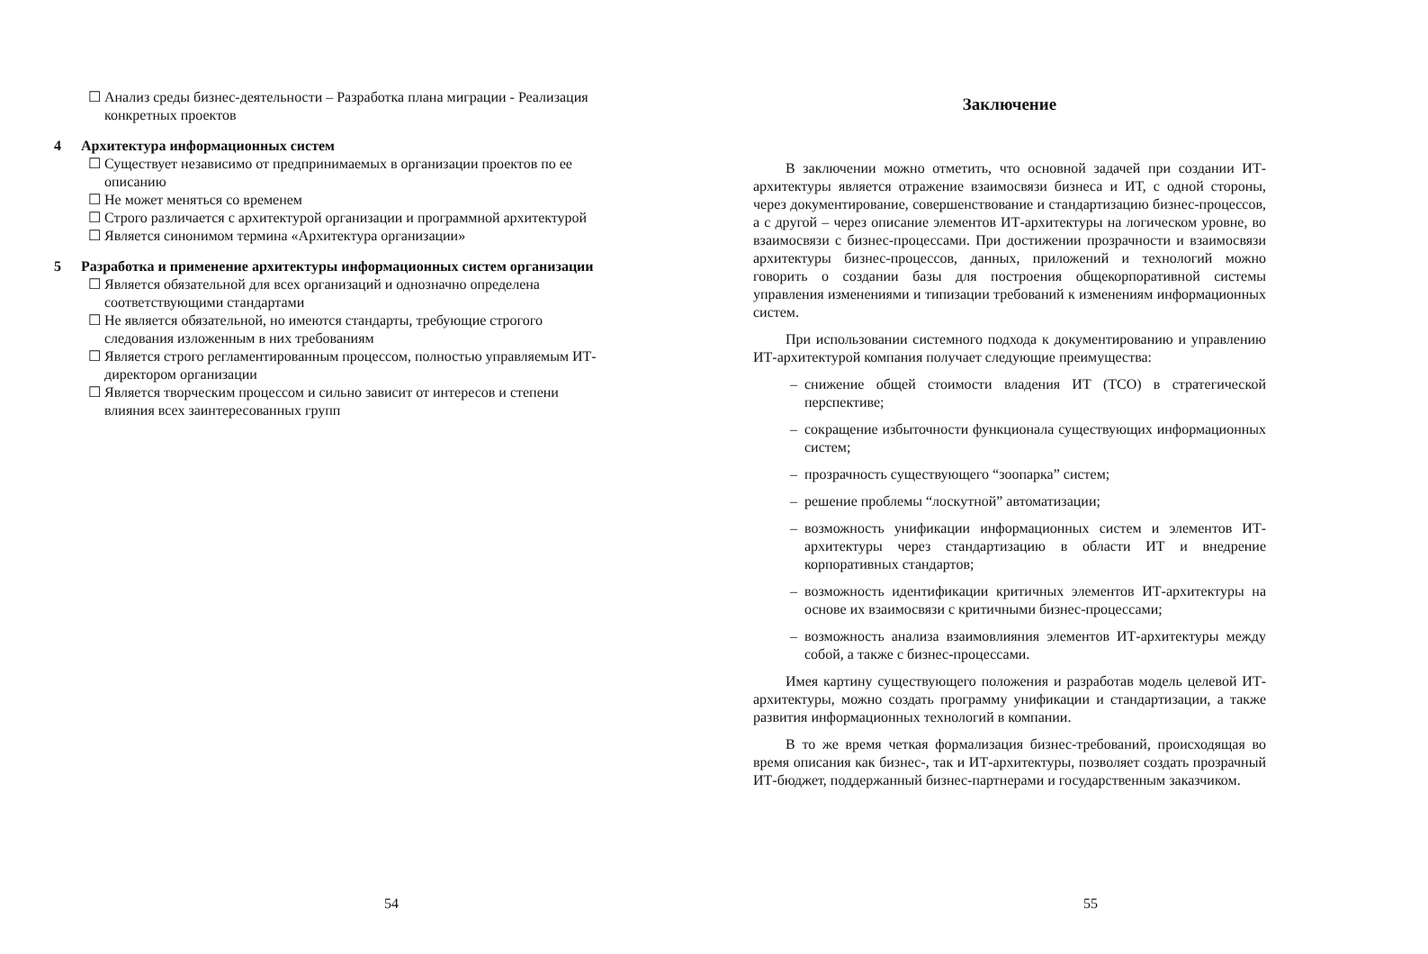☐ Анализ среды бизнес-деятельности – Разработка плана миграции - Реализация конкретных проектов
4 Архитектура информационных систем
☐ Существует независимо от предпринимаемых в организации проектов по ее описанию
☐ Не может меняться со временем
☐ Строго различается с архитектурой организации и программной архитектурой
☐ Является синонимом термина «Архитектура организации»
5 Разработка и применение архитектуры информационных систем организации
☐ Является обязательной для всех организаций и однозначно определена соответствующими стандартами
☐ Не является обязательной, но имеются стандарты, требующие строгого следования изложенным в них требованиям
☐ Является строго регламентированным процессом, полностью управляемым ИТ-директором организации
☐ Является творческим процессом и сильно зависит от интересов и степени влияния всех заинтересованных групп
54
Заключение
В заключении можно отметить, что основной задачей при создании ИТ-архитектуры является отражение взаимосвязи бизнеса и ИТ, с одной стороны, через документирование, совершенствование и стандартизацию бизнес-процессов, а с другой – через описание элементов ИТ-архитектуры на логическом уровне, во взаимосвязи с бизнес-процессами. При достижении прозрачности и взаимосвязи архитектуры бизнес-процессов, данных, приложений и технологий можно говорить о создании базы для построения общекорпоративной системы управления изменениями и типизации требований к изменениям информационных систем.
При использовании системного подхода к документированию и управлению ИТ-архитектурой компания получает следующие преимущества:
– снижение общей стоимости владения ИТ (TCO) в стратегической перспективе;
– сокращение избыточности функционала существующих информационных систем;
– прозрачность существующего “зоопарка” систем;
– решение проблемы “лоскутной” автоматизации;
– возможность унификации информационных систем и элементов ИТ-архитектуры через стандартизацию в области ИТ и внедрение корпоративных стандартов;
– возможность идентификации критичных элементов ИТ-архитектуры на основе их взаимосвязи с критичными бизнес-процессами;
– возможность анализа взаимовлияния элементов ИТ-архитектуры между собой, а также с бизнес-процессами.
Имея картину существующего положения и разработав модель целевой ИТ-архитектуры, можно создать программу унификации и стандартизации, а также развития информационных технологий в компании.
В то же время четкая формализация бизнес-требований, происходящая во время описания как бизнес-, так и ИТ-архитектуры, позволяет создать прозрачный ИТ-бюджет, поддержанный бизнес-партнерами и государственным заказчиком.
55